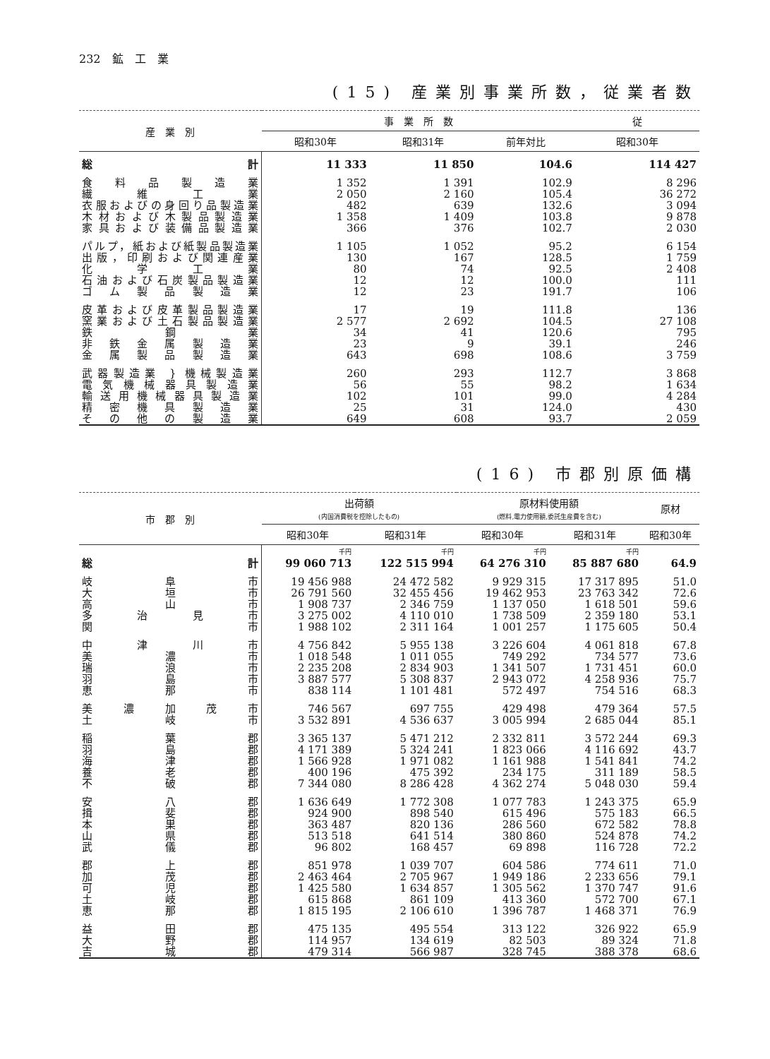232　鉱　工　業
(15) 産業別事業所数，従業者数
| 産 業 別 | 事 業 所 数 | | | 従 |
| --- | --- | --- | --- | --- |
| | 昭和30年 | 昭和31年 | 前年対比 | 昭和30年 |
| 総 計 | 11 333 | 11 850 | 104.6 | 114 427 |
| 食料品製造業 | 1 352 | 1 391 | 102.9 | 8 296 |
| 繊維工業 | 2 050 | 2 160 | 105.4 | 36 272 |
| 衣服およびの身回り品製造業 | 482 | 639 | 132.6 | 3 094 |
| 木材および木製品製造業 | 1 358 | 1 409 | 103.8 | 9 878 |
| 家具および装備品製造業 | 366 | 376 | 102.7 | 2 030 |
| パルプ，紙および紙製品製造業 | 1 105 | 1 052 | 95.2 | 6 154 |
| 出版，印刷および関連産業 | 130 | 167 | 128.5 | 1 759 |
| 化学工業 | 80 | 74 | 92.5 | 2 408 |
| 石油および石炭製品製造業 | 12 | 12 | 100.0 | 111 |
| ゴム製品製造業 | 12 | 23 | 191.7 | 106 |
| 皮革および皮革製品製造業 | 17 | 19 | 111.8 | 136 |
| 窯業および土石製品製造業 | 2 577 | 2 692 | 104.5 | 27 108 |
| 鉄鋼業 | 34 | 41 | 120.6 | 795 |
| 非鉄金属製造業 | 23 | 9 | 39.1 | 246 |
| 金属製品製造業 | 643 | 698 | 108.6 | 3 759 |
| 武器製造業 } 機械製造業 | 260 | 293 | 112.7 | 3 868 |
| 電気機械器具製造業 | 56 | 55 | 98.2 | 1 634 |
| 輸送用機械器具製造業 | 102 | 101 | 99.0 | 4 284 |
| 精密機具製造業 | 25 | 31 | 124.0 | 430 |
| その他の製造業 | 649 | 608 | 93.7 | 2 059 |
(16) 市郡別原価構
| 市 郡 別 | 出荷額 (内国消費税を控除したもの) | | 原材料使用額 (燃料,電力使用額,委託生産費を含む) | | 原材 |
| --- | --- | --- | --- | --- | --- |
| | 昭和30年 | 昭和31年 | 昭和30年 | 昭和31年 | 昭和30年 |
| | 千円 | 千円 | 千円 | 千円 | |
| 総 計 | 99 060 713 | 122 515 994 | 64 276 310 | 85 887 680 | 64.9 |
| 岐阜市 | 19 456 988 | 24 472 582 | 9 929 315 | 17 317 895 | 51.0 |
| 大垣市 | 26 791 560 | 32 455 456 | 19 462 953 | 23 763 342 | 72.6 |
| 高山市 | 1 908 737 | 2 346 759 | 1 137 050 | 1 618 501 | 59.6 |
| 多治見市 | 3 275 002 | 4 110 010 | 1 738 509 | 2 359 180 | 53.1 |
| 関市 | 1 988 102 | 2 311 164 | 1 001 257 | 1 175 605 | 50.4 |
| 中津川市 | 4 756 842 | 5 955 138 | 3 226 604 | 4 061 818 | 67.8 |
| 美濃市 | 1 018 548 | 1 011 055 | 749 292 | 734 577 | 73.6 |
| 瑞浪市 | 2 235 208 | 2 834 903 | 1 341 507 | 1 731 451 | 60.0 |
| 羽島市 | 3 887 577 | 5 308 837 | 2 943 072 | 4 258 936 | 75.7 |
| 恵那市 | 838 114 | 1 101 481 | 572 497 | 754 516 | 68.3 |
| 美濃加茂市 | 746 567 | 697 755 | 429 498 | 479 364 | 57.5 |
| 土岐市 | 3 532 891 | 4 536 637 | 3 005 994 | 2 685 044 | 85.1 |
| 稲葉郡 | 3 365 137 | 5 471 212 | 2 332 811 | 3 572 244 | 69.3 |
| 羽島郡 | 4 171 389 | 5 324 241 | 1 823 066 | 4 116 692 | 43.7 |
| 海津郡 | 1 566 928 | 1 971 082 | 1 161 988 | 1 541 841 | 74.2 |
| 養老郡 | 400 196 | 475 392 | 234 175 | 311 189 | 58.5 |
| 不破郡 | 7 344 080 | 8 286 428 | 4 362 274 | 5 048 030 | 59.4 |
| 安八郡 | 1 636 649 | 1 772 308 | 1 077 783 | 1 243 375 | 65.9 |
| 揖斐郡 | 924 900 | 898 540 | 615 496 | 575 183 | 66.5 |
| 本巣郡 | 363 487 | 820 136 | 286 560 | 672 582 | 78.8 |
| 山県郡 | 513 518 | 641 514 | 380 860 | 524 878 | 74.2 |
| 武儀郡 | 96 802 | 168 457 | 69 898 | 116 728 | 72.2 |
| 郡上郡 | 851 978 | 1 039 707 | 604 586 | 774 611 | 71.0 |
| 加茂郡 | 2 463 464 | 2 705 967 | 1 949 186 | 2 233 656 | 79.1 |
| 可児郡 | 1 425 580 | 1 634 857 | 1 305 562 | 1 370 747 | 91.6 |
| 土岐郡 | 615 868 | 861 109 | 413 360 | 572 700 | 67.1 |
| 恵那郡 | 1 815 195 | 2 106 610 | 1 396 787 | 1 468 371 | 76.9 |
| 益田郡 | 475 135 | 495 554 | 313 122 | 326 922 | 65.9 |
| 大野郡 | 114 957 | 134 619 | 82 503 | 89 324 | 71.8 |
| 吉城郡 | 479 314 | 566 987 | 328 745 | 388 378 | 68.6 |